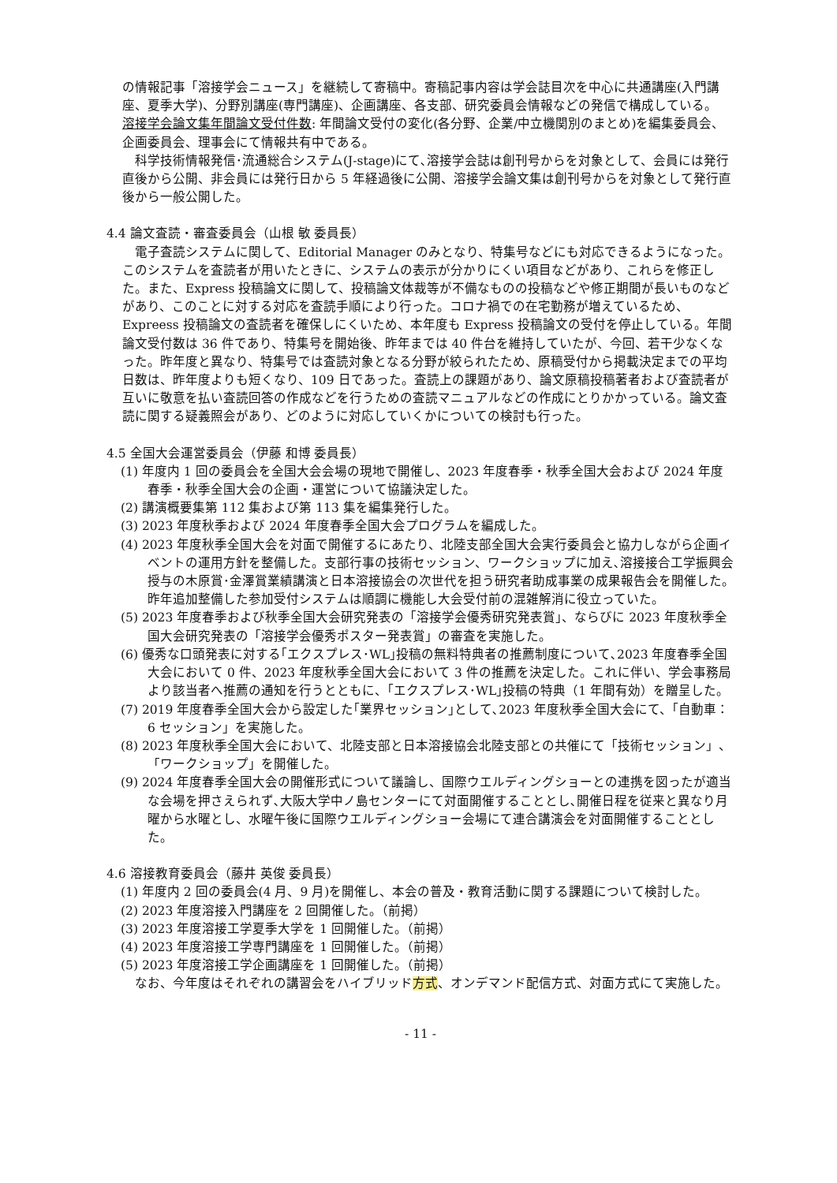の情報記事「溶接学会ニュース」を継続して寄稿中。寄稿記事内容は学会誌目次を中心に共通講座(入門講座、夏季大学)、分野別講座(専門講座)、企画講座、各支部、研究委員会情報などの発信で構成している。
溶接学会論文集年間論文受付件数: 年間論文受付の変化(各分野、企業/中立機関別のまとめ)を編集委員会、企画委員会、理事会にて情報共有中である。
　科学技術情報発信･流通総合システム(J-stage)にて､溶接学会誌は創刊号からを対象として、会員には発行直後から公開、非会員には発行日から 5 年経過後に公開、溶接学会論文集は創刊号からを対象として発行直後から一般公開した。
4.4 論文査読・審査委員会（山根 敏 委員長）
　電子査読システムに関して、Editorial Manager のみとなり、特集号などにも対応できるようになった。このシステムを査読者が用いたときに、システムの表示が分かりにくい項目などがあり、これらを修正した。また、Express 投稿論文に関して、投稿論文体裁等が不備なものの投稿などや修正期間が長いものなどがあり、このことに対する対応を査読手順により行った。コロナ禍での在宅勤務が増えているため、Expreess 投稿論文の査読者を確保しにくいため、本年度も Express 投稿論文の受付を停止している。年間論文受付数は 36 件であり、特集号を開始後、昨年までは 40 件台を維持していたが、今回、若干少なくなった。昨年度と異なり、特集号では査読対象となる分野が絞られたため、原稿受付から掲載決定までの平均日数は、昨年度よりも短くなり、109 日であった。査読上の課題があり、論文原稿投稿著者および査読者が互いに敬意を払い査読回答の作成などを行うための査読マニュアルなどの作成にとりかかっている。論文査読に関する疑義照会があり、どのように対応していくかについての検討も行った。
4.5 全国大会運営委員会（伊藤 和博 委員長）
(1) 年度内 1 回の委員会を全国大会会場の現地で開催し、2023 年度春季・秋季全国大会および 2024 年度春季・秋季全国大会の企画・運営について協議決定した。
(2) 講演概要集第 112 集および第 113 集を編集発行した。
(3) 2023 年度秋季および 2024 年度春季全国大会プログラムを編成した。
(4) 2023 年度秋季全国大会を対面で開催するにあたり、北陸支部全国大会実行委員会と協力しながら企画イベントの運用方針を整備した。支部行事の技術セッション、ワークショップに加え､溶接接合工学振興会授与の木原賞･金澤賞業績講演と日本溶接協会の次世代を担う研究者助成事業の成果報告会を開催した。昨年追加整備した参加受付システムは順調に機能し大会受付前の混雑解消に役立っていた。
(5) 2023 年度春季および秋季全国大会研究発表の「溶接学会優秀研究発表賞」、ならびに 2023 年度秋季全国大会研究発表の「溶接学会優秀ポスター発表賞」の審査を実施した。
(6) 優秀な口頭発表に対する｢エクスプレス･WL｣投稿の無料特典者の推薦制度について､2023 年度春季全国大会において 0 件、2023 年度秋季全国大会において 3 件の推薦を決定した。これに伴い、学会事務局より該当者へ推薦の通知を行うとともに、｢エクスプレス･WL｣投稿の特典（1 年間有効）を贈呈した。
(7) 2019 年度春季全国大会から設定した｢業界セッション｣として､2023 年度秋季全国大会にて、｢自動車：6 セッション」を実施した。
(8) 2023 年度秋季全国大会において、北陸支部と日本溶接協会北陸支部との共催にて「技術セッション」、「ワークショップ」を開催した。
(9) 2024 年度春季全国大会の開催形式について議論し、国際ウエルディングショーとの連携を図ったが適当な会場を押さえられず､大阪大学中ノ島センターにて対面開催することとし､開催日程を従来と異なり月曜から水曜とし、水曜午後に国際ウエルディングショー会場にて連合講演会を対面開催することとした。
4.6 溶接教育委員会（藤井 英俊 委員長）
(1) 年度内 2 回の委員会(4 月、9 月)を開催し、本会の普及・教育活動に関する課題について検討した。
(2) 2023 年度溶接入門講座を 2 回開催した。（前掲）
(3) 2023 年度溶接工学夏季大学を 1 回開催した。（前掲）
(4) 2023 年度溶接工学専門講座を 1 回開催した。（前掲）
(5) 2023 年度溶接工学企画講座を 1 回開催した。（前掲）
　なお、今年度はそれぞれの講習会をハイブリッド方式、オンデマンド配信方式、対面方式にて実施した。
- 11 -